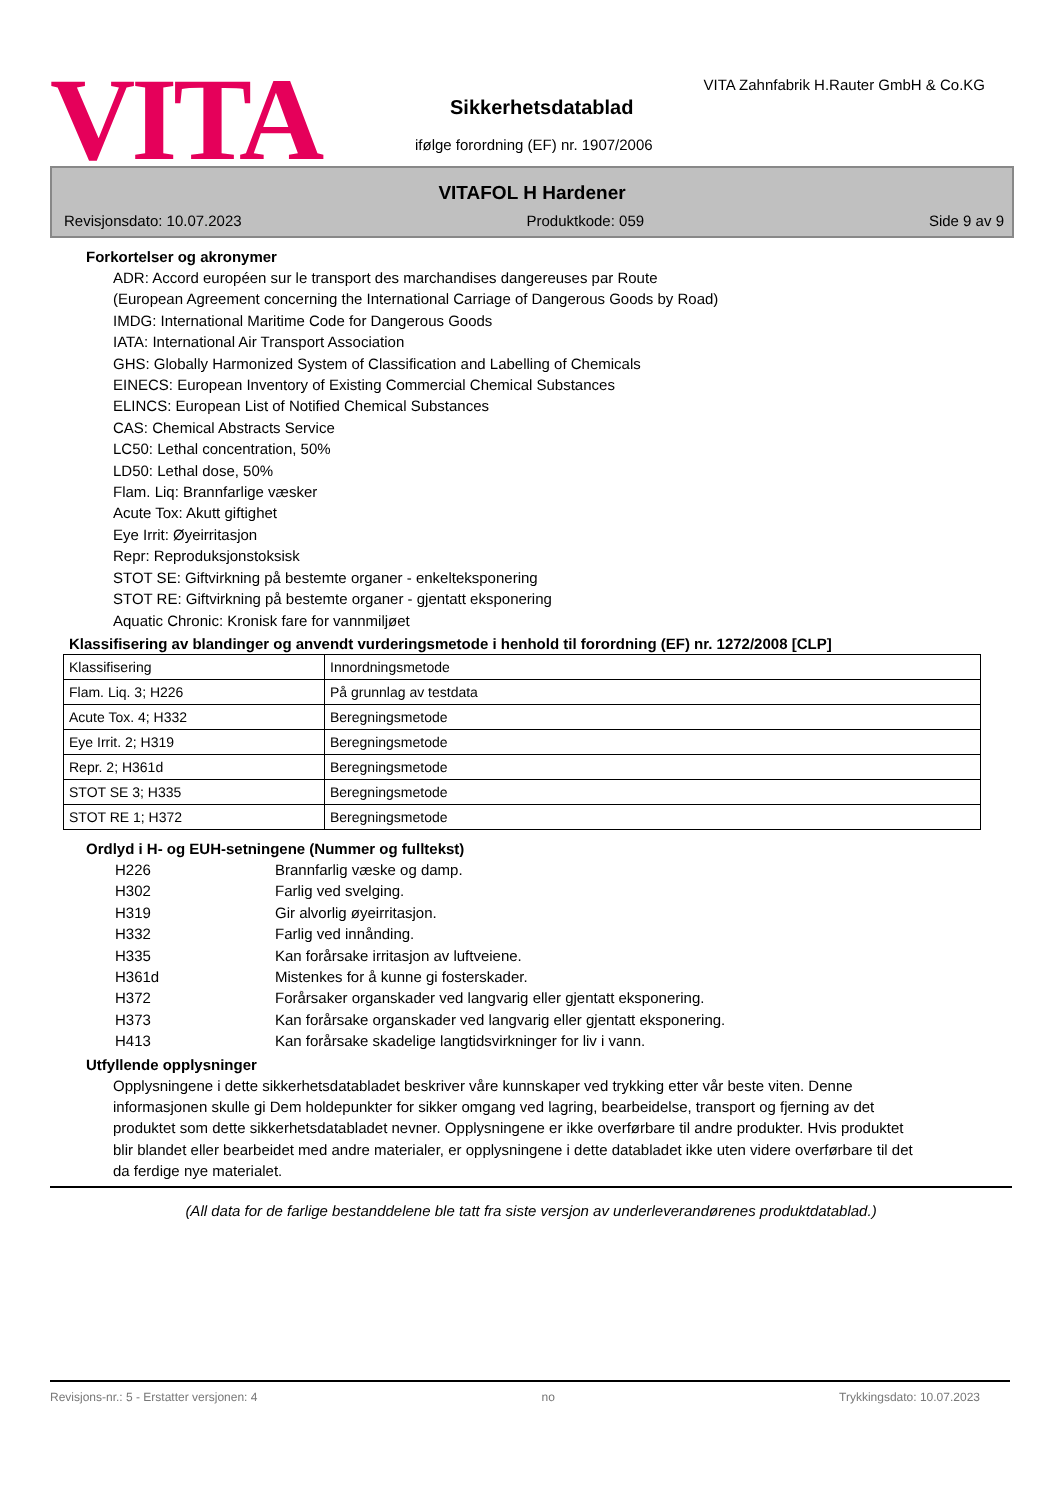VITA
VITA Zahnfabrik H.Rauter GmbH & Co.KG
Sikkerhetsdatablad
ifølge forordning (EF) nr. 1907/2006
VITAFOL H Hardener
Revisjonsdato: 10.07.2023 Produktkode: 059 Side 9 av 9
Forkortelser og akronymer
ADR: Accord européen sur le transport des marchandises dangereuses par Route
(European Agreement concerning the International Carriage of Dangerous Goods by Road)
IMDG: International Maritime Code for Dangerous Goods
IATA: International Air Transport Association
GHS: Globally Harmonized System of Classification and Labelling of Chemicals
EINECS: European Inventory of Existing Commercial Chemical Substances
ELINCS: European List of Notified Chemical Substances
CAS: Chemical Abstracts Service
LC50: Lethal concentration, 50%
LD50: Lethal dose, 50%
Flam. Liq: Brannfarlige væsker
Acute Tox: Akutt giftighet
Eye Irrit: Øyeirritasjon
Repr: Reproduksjonstoksisk
STOT SE: Giftvirkning på bestemte organer - enkelteksponering
STOT RE: Giftvirkning på bestemte organer - gjentatt eksponering
Aquatic Chronic: Kronisk fare for vannmiljøet
Klassifisering av blandinger og anvendt vurderingsmetode i henhold til forordning (EF) nr. 1272/2008 [CLP]
| Klassifisering | Innordningsmetode |
| Flam. Liq. 3; H226 | På grunnlag av testdata |
| Acute Tox. 4; H332 | Beregningsmetode |
| Eye Irrit. 2; H319 | Beregningsmetode |
| Repr. 2; H361d | Beregningsmetode |
| STOT SE 3; H335 | Beregningsmetode |
| STOT RE 1; H372 | Beregningsmetode |
Ordlyd i H- og EUH-setningene (Nummer og fulltekst)
H226 Brannfarlig væske og damp.
H302 Farlig ved svelging.
H319 Gir alvorlig øyeirritasjon.
H332 Farlig ved innånding.
H335 Kan forårsake irritasjon av luftveiene.
H361d Mistenkes for å kunne gi fosterskader.
H372 Forårsaker organskader ved langvarig eller gjentatt eksponering.
H373 Kan forårsake organskader ved langvarig eller gjentatt eksponering.
H413 Kan forårsake skadelige langtidsvirkninger for liv i vann.
Utfyllende opplysninger
Opplysningene i dette sikkerhetsdatabladet beskriver våre kunnskaper ved trykking etter vår beste viten. Denne informasjonen skulle gi Dem holdepunkter for sikker omgang ved lagring, bearbeidelse, transport og fjerning av det produktet som dette sikkerhetsdatabladet nevner. Opplysningene er ikke overførbare til andre produkter. Hvis produktet blir blandet eller bearbeidet med andre materialer, er opplysningene i dette databladet ikke uten videre overførbare til det da ferdige nye materialet.
(All data for de farlige bestanddelene ble tatt fra siste versjon av underleverandørenes produktdatablad.)
Revisjons-nr.: 5 - Erstatter versjonen: 4 no Trykkingsdato: 10.07.2023